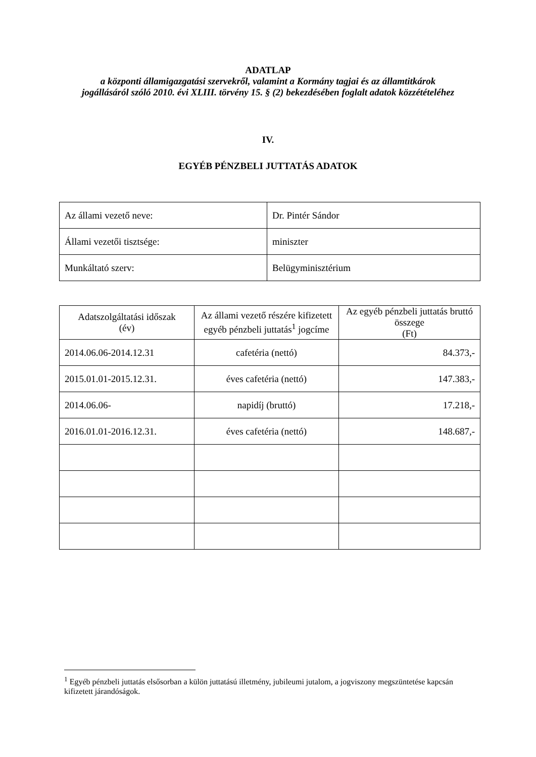ADATLAP
a központi államigazgatási szervekről, valamint a Kormány tagjai és az államtitkárok jogállásáról szóló 2010. évi XLIII. törvény 15. § (2) bekezdésében foglalt adatok közzétételéhez
IV.
EGYÉB PÉNZBELI JUTTATÁS ADATOK
| Az állami vezető neve: | Dr. Pintér Sándor |
| Állami vezetői tisztsége: | miniszter |
| Munkáltató szerv: | Belügyminisztérium |
| Adatszolgáltatási időszak (év) | Az állami vezető részére kifizetett egyéb pénzbeli juttatás<sup>1</sup> jogcíme | Az egyéb pénzbeli juttatás bruttó összege (Ft) |
| --- | --- | --- |
| 2014.06.06-2014.12.31 | cafetéria (nettó) | 84.373,- |
| 2015.01.01-2015.12.31. | éves cafetéria (nettó) | 147.383,- |
| 2014.06.06- | napidíj (bruttó) | 17.218,- |
| 2016.01.01-2016.12.31. | éves cafetéria (nettó) | 148.687,- |
<sup>1</sup> Egyéb pénzbeli juttatás elsősorban a külön juttatású illetmény, jubileumi jutalom, a jogviszony megszüntetése kapcsán kifizetett járandóságok.